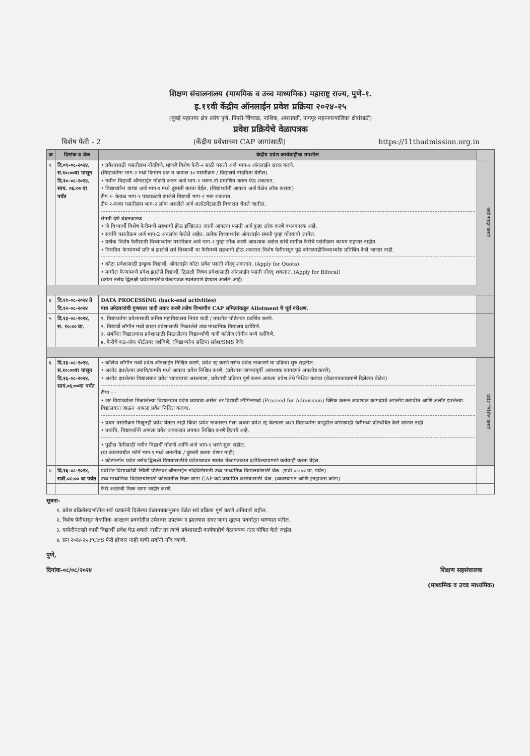शिक्षण संचालनालय (मायमिक व उच्च माध्यमिक) महाराष्ट्र राज्य, पुणे-१.
इ.११वी केंद्रीय ऑनलाईन प्रवेश प्रक्रिया २०२४-२५
(मुंबई महानगर क्षेत्र तसेच पुणे, पिंपरी-चिंचवड, नाशिक, अमरावती, नागपूर महानगरपालिका क्षेत्रांसाठी)
प्रवेश प्रक्रियेचे वेळापत्रक
विशेष फेरी - 2 (केंद्रीय प्रवेशाच्या CAP जागांसाठी) https://11thadmission.org.in
| क्र | दिनांक व वेळ | केंद्रीय प्रवेश कार्यवाहीचा तपशील | |
| --- | --- | --- | --- |
| १ | दि.०९-०८-२०२४, स.१०:००वा पासून दि.१०-०८-२०२४, साय. ०६:०० वा पर्यंत | • प्रवेशासाठी पसंतीक्रम नोंदविणे, म्हणजे विशेष फेरी-२ साठी पसंती अर्ज भाग-२ ऑनलाईन सादर करणे. (विद्यार्थ्यांना भाग-२ मध्ये किमान एक व कमाल १० पसंतीक्रम / विद्यालये नोदविता येतील) • नवीन विद्यार्थी ऑनलाईन नोंदणी करुन अर्ज भाग-१ भरून तो प्रमाणित करुन घेऊ शकतात. • विद्यार्थ्यांना त्यांचा अर्ज भाग-१ मध्ये दुरुस्ती करता येईल. (विद्यार्थ्यांनी आपला अर्ज वेळेत लॉक करावा) टीप १- केवळ भाग-१ पडताळणी झालेले विद्यार्थी भाग-२ भरू शकतात. टीप २-फक्त पसंतीक्रम भाग-२ लॉक असलेले अर्ज अलॉटमेंटसाठी विचारात घेतले जातील. संमती देणे बंधनकारक • जे विध्यार्थी विशेष फेरीमध्ये सहभागी होऊ इच्छितात त्यांनी आपल्या पसंती अर्ज पुन्हा लॉक करणे बंधनकारक आहे. • सर्वांचे पसंतीक्रम अर्ज भाग-2 अनलॉक केलेले आहेत. प्रत्येक विध्यार्थ्यांस ऑनलाईन संमती पुन्हा नोंदवावी लागेल. • प्रत्येक विशेष फेरीसाठी विध्यार्थ्यांना पसंतीक्रम अर्ज भाग-२ पुन्हा लॉक करणे आवश्यक असेल त्यांचे मागील फेरीचे पसंतीक्रम कायम राहणार नाहीत. • नियमित फेऱ्यांमध्ये प्रति बं झालेले सर्व विध्यार्थी या फेरीमध्ये सहभागी होऊ शकतात.विशेष फेरीपासून पुढे कोणत्याहीविध्यार्थ्यास प्रतिबिंत केले जाणार नाही. • कोटा प्रवेशासाठी इच्छुक विद्यार्थी, ऑनलाईन कोटा प्रवेश पसंती नोंदवू शकतात. (Apply for Quota) • मागील फेऱ्यांमध्ये प्रवेश झालेले विद्यार्थी, द्विलक्षी विषय प्रवेशासाठी ऑनलाईन पसंती नोंदवू शकतात. (Apply for Bifocal) (कोटा तसेच द्विलक्षी प्रवेशासाठीचे वेळापत्रक स्वतंत्रपणे देण्यात आलेले आहे) | अर्ज सादर करणे |
| ४ | दि.११-०८-२०२४ ते दि.१२-०८-२०२४ | DATA PROCESSING (back-end activities) पात्र उमेदवारांची गुणवत्ता यादी तयार करणे तसेच विभागीय CAP समित्यांकडून Allotment चे पूर्व परीक्षण. | |
| ५ | दि.१३-०८-२०२४, स. १०:०० वा. | १. विद्यार्थ्यांना प्रवेशासाठी कनिष्ठ महाविद्यालय निवड यादी / तपशील पोर्टलवर प्रदर्शित करणे. २. विद्यार्थी लॉगीन मध्ये त्याला प्रवेशासाठी मिळालेले उच्च माध्यमिक विद्यालय दर्शविणे. ३. संबंधित विद्यालयास प्रवेशासाठी मिळालेल्या विद्यार्थ्यांची यादी कॉलेज लॉगीन मध्ये दर्शविणे. ४. फेरीचे कट-ऑफ पोर्टलवर दर्शविणे. (विद्यार्थ्यांना संक्षिप्त संदेश/SMS देणे) | |
| ६ | दि.१३-०८-२०२४, स.१०:००वा पासून दि.१६-०८-२०२४, सायं.०६:००वा पर्यंत | • कॉलेज लॉगीन मध्ये प्रवेश ऑनलाईन निश्चित करणे, प्रवेश रद्द करणे तसेच प्रवेश नाकारणे या प्रक्रिया सुरु राहतील. • अलॉट झालेल्या उमावि/कमवि मध्ये आपला प्रवेश निश्चित करणे, (प्रवेशास जाण्यापूर्वी आवश्यक कागदपत्रे अपलोड करणे). • अलॉट झालेल्या विद्यालयात प्रवेश घ्यावयाचा असल्यास, प्रवेशाची प्रक्रिया पूर्ण करुन आपला प्रवेश तेथे निश्चित करावा (वेळापत्रकाप्रमाणे दिलेल्या वेळेत) टीपा : - • जर विद्यार्थ्याला मिळालेल्या विद्यालयात प्रवेश घ्यायचा असेल तर विद्यार्थी लॉगिनमध्ये (Proceed for Admission) क्लिक करून आवश्यक कागदपत्रे अपलोड करावीत आणि अलॉट झालेल्या विद्यालयात जाऊन आपला प्रवेश निश्चित करावा. • प्रथम पसंतीक्रम मिळूनही प्रवेश घेतला नाही किंवा प्रवेश नाकारला गेला अथवा प्रवेश रद्द केल्यास अशा विद्यार्थ्यांना यापूढील कोणत्याही फेरीमध्ये प्रतिबंधित केले जाणार नाही. • तथापि, विद्यार्थ्यांनी आपला प्रवेश लवकरात लवकर निश्चित करणे हिताचे आहे. • पुढील फेरीसाठी नवीन विद्यार्थी नोंदणी आणि अर्ज भाग-१ भरणे सुरू राहील. (या कालावधीत फॉर्म भाग-१ मध्ये अनलॉक / दुरुस्ती करता येणार नाही) • कोटांतर्गत प्रवेश तसेच द्विलक्षी विषयांसाठीचे प्रवेशाबाबत स्वतंत्र वेळापत्रकात दर्शविल्याप्रमाणे कर्यवाही करता येईल. | प्रवेश निश्चित करणे |
| ७ | दि.१६-०८-२०२४, रात्री.०८:०० वा पर्यंत | प्रवेशित विद्यार्थ्यांची स्थिती पोर्टलवर ऑनलाईन नोंदविणेसाठी उच्च माध्यमिक विद्यालयांसाठी वेळ. (रात्री ०८:०० वा. पर्यंत) उच्च माध्यमिक विद्यालयांसाठी कोट्यातील रिक्त जागा CAP कडे प्रत्यार्पित करण्यासाठी वेळ. (व्यवस्थापन आणि इनहाऊस कोटा) | |
| | | फेरी अखेरची रिक्त जागा जाहीर करणे. | |
सूचना-
१. प्रवेश प्रक्रियेसंदर्भातील सर्व घटकांनी दिलेल्या वेळापत्रकानुसार वेळेत सर्व प्रक्रिया पूर्ण करणे अनिवार्य राहील.
२. विशेष फेरीपासून वैधानिक आरक्षण प्रवर्गातील उमेदवार उपलब्ध न झाल्यास सदर जागा खुल्या पवर्गातून भरण्यात यतील.
३. याफेरीनंतरही काही विद्यार्थी प्रवेश घेऊ शकले नाहीत तर त्यांचे प्रवेशासाठी कार्यवाहीचे वेळापत्रक नंतर घोषित केले जाईल.
४. सन २०२४-२५ FCFS फेरी होणार नाही याची सर्वांनी नोंद घ्यावी.
पुणे,
दिनांक-०८/०८/२०२४
शिक्षण सहसंचालक
(माध्यमिक व उच्च माध्यमिक)